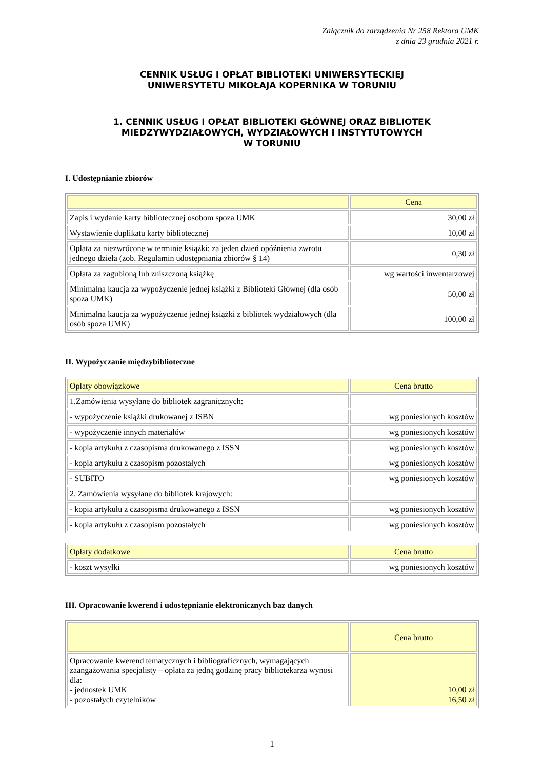Załącznik do zarządzenia Nr 258 Rektora UMK
z dnia 23 grudnia 2021 r.
CENNIK USŁUG I OPŁAT BIBLIOTEKI UNIWERSYTECKIEJ
UNIWERSYTETU MIKOŁAJA KOPERNIKA W TORUNIU
1. CENNIK USŁUG I OPŁAT BIBLIOTEKI GŁÓWNEJ ORAZ BIBLIOTEK
MIEDZYWYDZIAŁOWYCH, WYDZIAŁOWYCH I INSTYTUTOWYCH
W TORUNIU
I. Udostępnianie zbiorów
| | Cena |
| --- | --- |
| Zapis i wydanie karty bibliotecznej osobom spoza UMK | 30,00 zł |
| Wystawienie duplikatu karty bibliotecznej | 10,00 zł |
| Opłata za niezwrócone w terminie książki: za jeden dzień opóźnienia zwrotu jednego dzieła (zob. Regulamin udostępniania zbiorów § 14) | 0,30 zł |
| Opłata za zagubioną lub zniszczoną książkę | wg wartości inwentarzowej |
| Minimalna kaucja za wypożyczenie jednej książki z Biblioteki Głównej (dla osób spoza UMK) | 50,00 zł |
| Minimalna kaucja za wypożyczenie jednej książki z bibliotek wydziałowych (dla osób spoza UMK) | 100,00 zł |
II. Wypożyczanie międzybiblioteczne
| Opłaty obowiązkowe | Cena brutto |
| --- | --- |
| 1.Zamówienia wysyłane do bibliotek zagranicznych: | |
| - wypożyczenie książki drukowanej z ISBN | wg poniesionych kosztów |
| - wypożyczenie innych materiałów | wg poniesionych kosztów |
| - kopia artykułu z czasopisma drukowanego z ISSN | wg poniesionych kosztów |
| - kopia artykułu z czasopism pozostałych | wg poniesionych kosztów |
| - SUBITO | wg poniesionych kosztów |
| 2. Zamówienia wysyłane do bibliotek krajowych: | |
| - kopia artykułu z czasopisma drukowanego z ISSN | wg poniesionych kosztów |
| - kopia artykułu z czasopism pozostałych | wg poniesionych kosztów |
| Opłaty dodatkowe | Cena brutto |
| --- | --- |
| - koszt wysyłki | wg poniesionych kosztów |
III. Opracowanie kwerend i udostępnianie elektronicznych baz danych
| | Cena brutto |
| --- | --- |
| Opracowanie kwerend tematycznych i bibliograficznych, wymagających zaangażowania specjalisty – opłata za jedną godzinę pracy bibliotekarza wynosi dla: - jednostek UMK - pozostałych czytelników | 10,00 zł 16,50 zł |
1